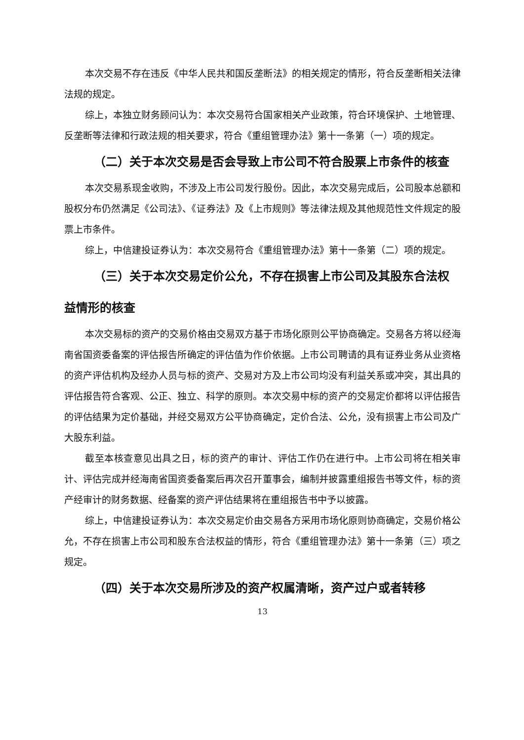本次交易不存在违反《中华人民共和国反垄断法》的相关规定的情形，符合反垄断相关法律法规的规定。
综上，本独立财务顾问认为：本次交易符合国家相关产业政策，符合环境保护、土地管理、反垄断等法律和行政法规的相关要求，符合《重组管理办法》第十一条第（一）项的规定。
（二）关于本次交易是否会导致上市公司不符合股票上市条件的核查
本次交易系现金收购，不涉及上市公司发行股份。因此，本次交易完成后，公司股本总额和股权分布仍然满足《公司法》、《证券法》及《上市规则》等法律法规及其他规范性文件规定的股票上市条件。
综上，中信建投证券认为：本次交易符合《重组管理办法》第十一条第（二）项的规定。
（三）关于本次交易定价公允，不存在损害上市公司及其股东合法权益情形的核查
本次交易标的资产的交易价格由交易双方基于市场化原则公平协商确定。交易各方将以经海南省国资委备案的评估报告所确定的评估值为作价依据。上市公司聘请的具有证券业务从业资格的资产评估机构及经办人员与标的资产、交易对方及上市公司均没有利益关系或冲突，其出具的评估报告符合客观、公正、独立、科学的原则。本次交易中标的资产的交易定价都将以评估报告的评估结果为定价基础，并经交易双方公平协商确定，定价合法、公允，没有损害上市公司及广大股东利益。
截至本核查意见出具之日，标的资产的审计、评估工作仍在进行中。上市公司将在相关审计、评估完成并经海南省国资委备案后再次召开董事会，编制并披露重组报告书等文件，标的资产经审计的财务数据、经备案的资产评估结果将在重组报告书中予以披露。
综上，中信建投证券认为：本次交易定价由交易各方采用市场化原则协商确定，交易价格公允，不存在损害上市公司和股东合法权益的情形，符合《重组管理办法》第十一条第（三）项之规定。
（四）关于本次交易所涉及的资产权属清晰，资产过户或者转移
13